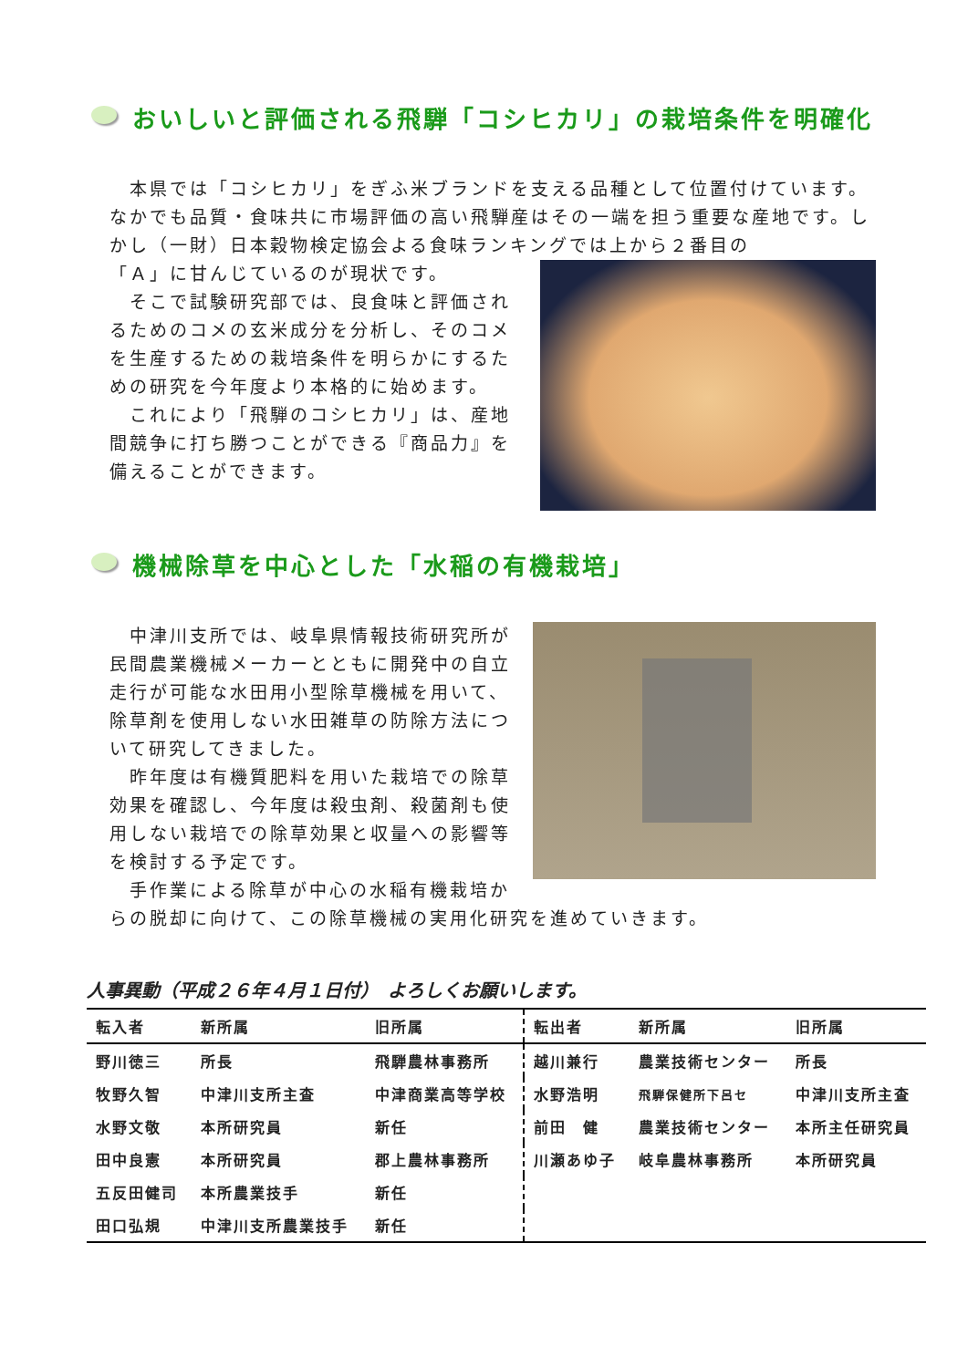おいしいと評価される飛騨「コシヒカリ」の栽培条件を明確化
　本県では「コシヒカリ」をぎふ米ブランドを支える品種として位置付けています。なかでも品質・食味共に市場評価の高い飛騨産はその一端を担う重要な産地です。しかし（一財）日本穀物検定協会よる食味ランキングでは上から２番目の
「Ａ」に甘んじているのが現状です。
　そこで試験研究部では、良食味と評価されるためのコメの玄米成分を分析し、そのコメを生産するための栽培条件を明らかにするための研究を今年度より本格的に始めます。
　これにより「飛騨のコシヒカリ」は、産地間競争に打ち勝つことができる『商品力』を備えることができます。
機械除草を中心とした「水稲の有機栽培」
　中津川支所では、岐阜県情報技術研究所が民間農業機械メーカーとともに開発中の自立走行が可能な水田用小型除草機械を用いて、除草剤を使用しない水田雑草の防除方法について研究してきました。
　昨年度は有機質肥料を用いた栽培での除草効果を確認し、今年度は殺虫剤、殺菌剤も使用しない栽培での除草効果と収量への影響等を検討する予定です。
　手作業による除草が中心の水稲有機栽培からの脱却に向けて、この除草機械の実用化研究を進めていきます。
人事異動（平成２６年４月１日付）　よろしくお願いします。
| 転入者 | 新所属 | 旧所属 | 転出者 | 新所属 | 旧所属 |
| --- | --- | --- | --- | --- | --- |
| 野川徳三 | 所長 | 飛騨農林事務所 | 越川兼行 | 農業技術センター | 所長 |
| 牧野久智 | 中津川支所主査 | 中津商業高等学校 | 水野浩明 | 飛騨保健所下呂セ | 中津川支所主査 |
| 水野文敬 | 本所研究員 | 新任 | 前田 健 | 農業技術センター | 本所主任研究員 |
| 田中良憲 | 本所研究員 | 郡上農林事務所 | 川瀬あゆ子 | 岐阜農林事務所 | 本所研究員 |
| 五反田健司 | 本所農業技手 | 新任 | | | |
| 田口弘規 | 中津川支所農業技手 | 新任 | | | |